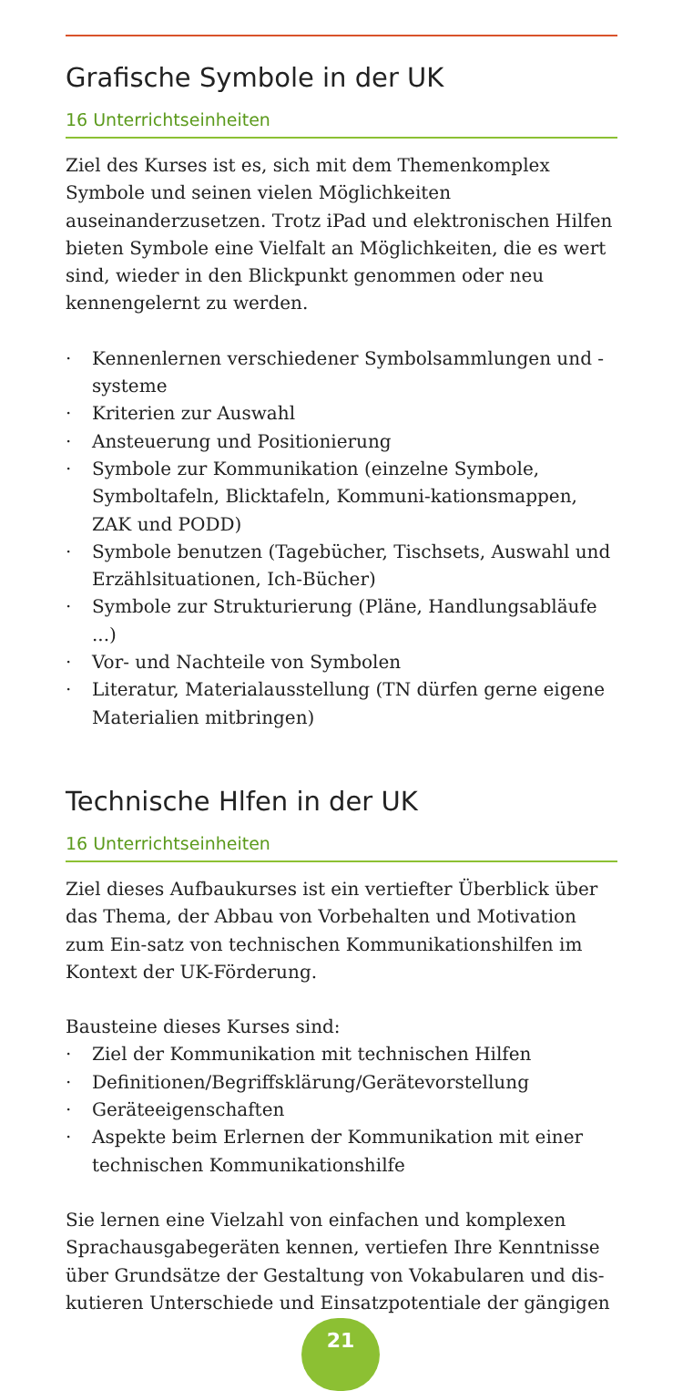Grafische Symbole in der UK
16 Unterrichtseinheiten
Ziel des Kurses ist es, sich mit dem Themenkomplex Symbole und seinen vielen Möglichkeiten auseinanderzusetzen. Trotz iPad und elektronischen Hilfen bieten Symbole eine Vielfalt an Möglichkeiten, die es wert sind, wieder in den Blickpunkt genommen oder neu kennengelernt zu werden.
· Kennenlernen verschiedener Symbolsammlungen und -systeme
· Kriterien zur Auswahl
· Ansteuerung und Positionierung
· Symbole zur Kommunikation (einzelne Symbole, Symboltafeln, Blicktafeln, Kommuni-kationsmappen, ZAK und PODD)
· Symbole benutzen (Tagebücher, Tischsets, Auswahl und Erzählsituationen, Ich-Bücher)
· Symbole zur Strukturierung (Pläne, Handlungsabläufe ...)
· Vor- und Nachteile von Symbolen
· Literatur, Materialausstellung (TN dürfen gerne eigene Materialien mitbringen)
Technische Hlfen in der UK
16 Unterrichtseinheiten
Ziel dieses Aufbaukurses ist ein vertiefter Überblick über das Thema, der Abbau von Vorbehalten und Motivation zum Ein-satz von technischen Kommunikationshilfen im Kontext der UK-Förderung.
Bausteine dieses Kurses sind:
· Ziel der Kommunikation mit technischen Hilfen
· Definitionen/Begriffsklärung/Gerätevorstellung
· Geräteeigenschaften
· Aspekte beim Erlernen der Kommunikation mit einer technischen Kommunikationshilfe
Sie lernen eine Vielzahl von einfachen und komplexen Sprachausgabegeräten kennen, vertiefen Ihre Kenntnisse über Grundsätze der Gestaltung von Vokabularen und dis-kutieren Unterschiede und Einsatzpotentiale der gängigen
21